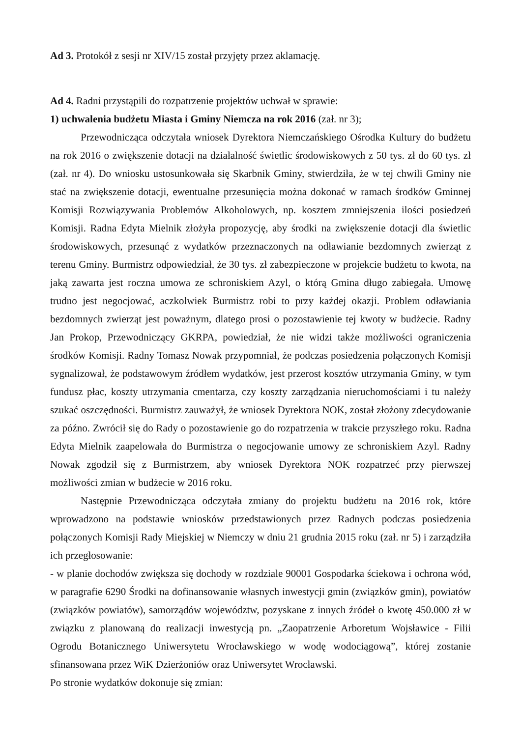Ad 3. Protokół z sesji nr XIV/15 został przyjęty przez aklamację.
Ad 4. Radni przystąpili do rozpatrzenie projektów uchwał w sprawie:
1) uchwalenia budżetu Miasta i Gminy Niemcza na rok 2016 (zał. nr 3);
Przewodnicząca odczytała wniosek Dyrektora Niemczańskiego Ośrodka Kultury do budżetu na rok 2016 o zwiększenie dotacji na działalność świetlic środowiskowych z 50 tys. zł do 60 tys. zł (zał. nr 4). Do wniosku ustosunkowała się Skarbnik Gminy, stwierdziła, że w tej chwili Gminy nie stać na zwiększenie dotacji, ewentualne przesunięcia można dokonać w ramach środków Gminnej Komisji Rozwiązywania Problemów Alkoholowych, np. kosztem zmniejszenia ilości posiedzeń Komisji. Radna Edyta Mielnik złożyła propozycję, aby środki na zwiększenie dotacji dla świetlic środowiskowych, przesunąć z wydatków przeznaczonych na odławianie bezdomnych zwierząt z terenu Gminy. Burmistrz odpowiedział, że 30 tys. zł zabezpieczone w projekcie budżetu to kwota, na jaką zawarta jest roczna umowa ze schroniskiem Azyl, o którą Gmina długo zabiegała. Umowę trudno jest negocjować, aczkolwiek Burmistrz robi to przy każdej okazji. Problem odławiania bezdomnych zwierząt jest poważnym, dlatego prosi o pozostawienie tej kwoty w budżecie. Radny Jan Prokop, Przewodniczący GKRPA, powiedział, że nie widzi także możliwości ograniczenia środków Komisji. Radny Tomasz Nowak przypomniał, że podczas posiedzenia połączonych Komisji sygnalizował, że podstawowym źródłem wydatków, jest przerost kosztów utrzymania Gminy, w tym fundusz płac, koszty utrzymania cmentarza, czy koszty zarządzania nieruchomościami i tu należy szukać oszczędności. Burmistrz zauważył, że wniosek Dyrektora NOK, został złożony zdecydowanie za późno. Zwrócił się do Rady o pozostawienie go do rozpatrzenia w trakcie przyszłego roku. Radna Edyta Mielnik zaapelowała do Burmistrza o negocjowanie umowy ze schroniskiem Azyl. Radny Nowak zgodził się z Burmistrzem, aby wniosek Dyrektora NOK rozpatrzeć przy pierwszej możliwości zmian w budżecie w 2016 roku.
Następnie Przewodnicząca odczytała zmiany do projektu budżetu na 2016 rok, które wprowadzono na podstawie wniosków przedstawionych przez Radnych podczas posiedzenia połączonych Komisji Rady Miejskiej w Niemczy w dniu 21 grudnia 2015 roku (zał. nr 5) i zarządziła ich przegłosowanie:
- w planie dochodów zwiększa się dochody w rozdziale 90001 Gospodarka ściekowa i ochrona wód, w paragrafie 6290 Środki na dofinansowanie własnych inwestycji gmin (związków gmin), powiatów (związków powiatów), samorządów województw, pozyskane z innych źródeł o kwotę 450.000 zł w związku z planowaną do realizacji inwestycją pn. „Zaopatrzenie Arboretum Wojsławice - Filii Ogrodu Botanicznego Uniwersytetu Wrocławskiego w wodę wodociągową”, której zostanie sfinansowana przez WiK Dzierżoniów oraz Uniwersytet Wrocławski.
Po stronie wydatków dokonuje się zmian: